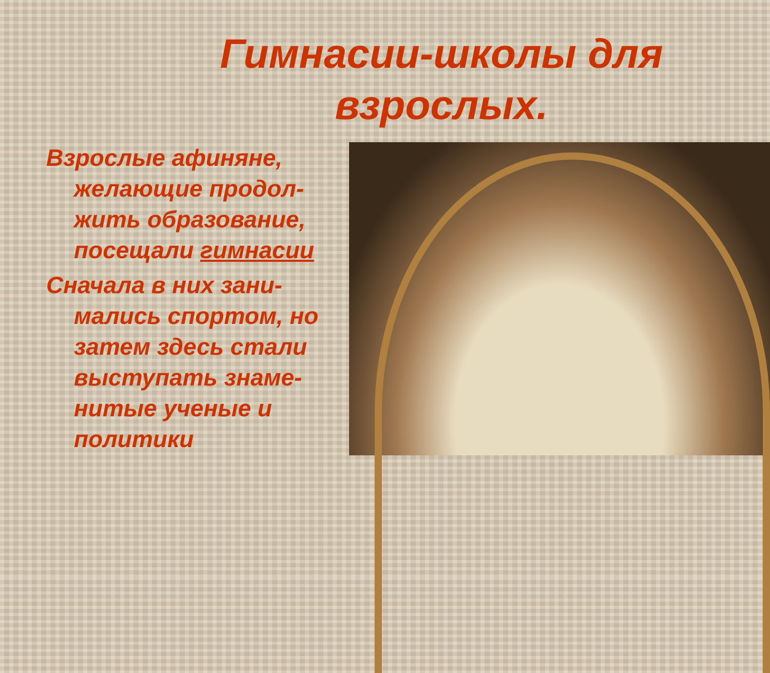Гимнасии-школы для
взрослых.
Взрослые афиняне, желающие продол-жить образование, посещали гимнасии
Сначала в них зани-мались спортом, но затем здесь стали выступать знаме-нитые ученые и политики